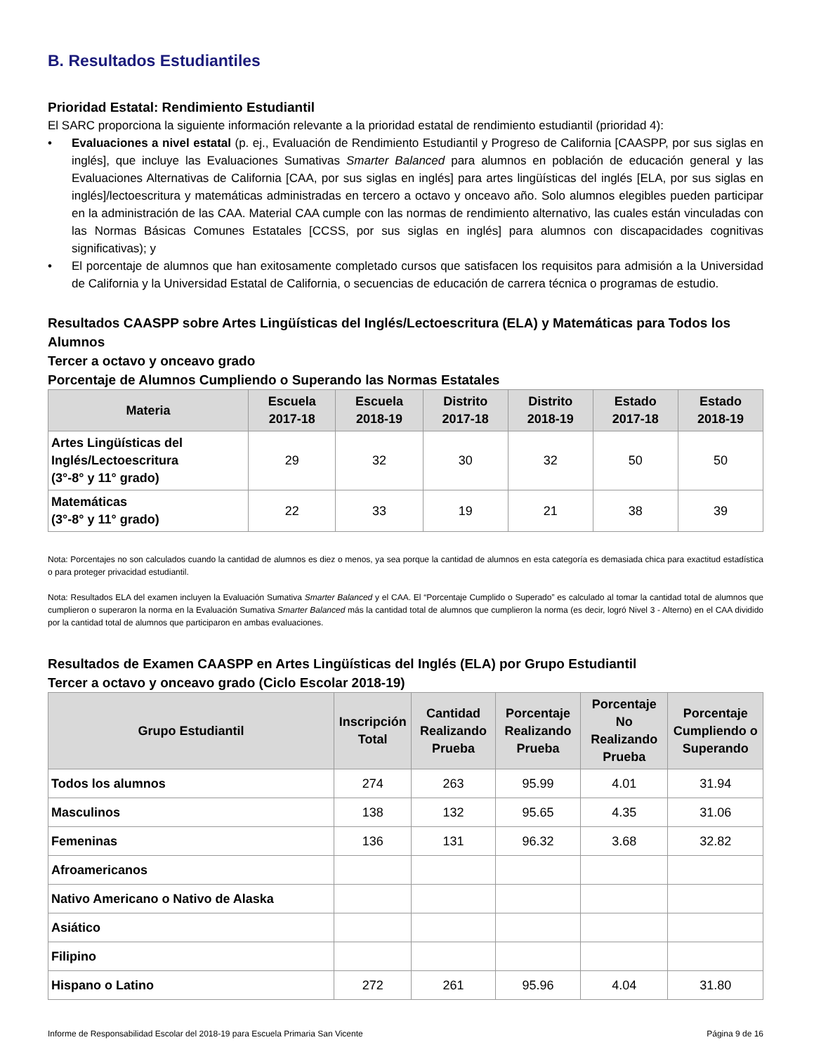B. Resultados Estudiantiles
Prioridad Estatal: Rendimiento Estudiantil
El SARC proporciona la siguiente información relevante a la prioridad estatal de rendimiento estudiantil (prioridad 4):
• Evaluaciones a nivel estatal (p. ej., Evaluación de Rendimiento Estudiantil y Progreso de California [CAASPP, por sus siglas en inglés], que incluye las Evaluaciones Sumativas Smarter Balanced para alumnos en población de educación general y las Evaluaciones Alternativas de California [CAA, por sus siglas en inglés] para artes lingüísticas del inglés [ELA, por sus siglas en inglés]/lectoescritura y matemáticas administradas en tercero a octavo y onceavo año. Solo alumnos elegibles pueden participar en la administración de las CAA. Material CAA cumple con las normas de rendimiento alternativo, las cuales están vinculadas con las Normas Básicas Comunes Estatales [CCSS, por sus siglas en inglés] para alumnos con discapacidades cognitivas significativas); y
• El porcentaje de alumnos que han exitosamente completado cursos que satisfacen los requisitos para admisión a la Universidad de California y la Universidad Estatal de California, o secuencias de educación de carrera técnica o programas de estudio.
Resultados CAASPP sobre Artes Lingüísticas del Inglés/Lectoescritura (ELA) y Matemáticas para Todos los Alumnos
Tercer a octavo y onceavo grado
Porcentaje de Alumnos Cumpliendo o Superando las Normas Estatales
| Materia | Escuela 2017-18 | Escuela 2018-19 | Distrito 2017-18 | Distrito 2018-19 | Estado 2017-18 | Estado 2018-19 |
| --- | --- | --- | --- | --- | --- | --- |
| Artes Lingüísticas del Inglés/Lectoescritura (3°-8° y 11° grado) | 29 | 32 | 30 | 32 | 50 | 50 |
| Matemáticas (3°-8° y 11° grado) | 22 | 33 | 19 | 21 | 38 | 39 |
Nota: Porcentajes no son calculados cuando la cantidad de alumnos es diez o menos, ya sea porque la cantidad de alumnos en esta categoría es demasiada chica para exactitud estadística o para proteger privacidad estudiantil.
Nota: Resultados ELA del examen incluyen la Evaluación Sumativa Smarter Balanced y el CAA. El “Porcentaje Cumplido o Superado” es calculado al tomar la cantidad total de alumnos que cumplieron o superaron la norma en la Evaluación Sumativa Smarter Balanced más la cantidad total de alumnos que cumplieron la norma (es decir, logró Nivel 3 - Alterno) en el CAA dividido por la cantidad total de alumnos que participaron en ambas evaluaciones.
Resultados de Examen CAASPP en Artes Lingüísticas del Inglés (ELA) por Grupo Estudiantil
Tercer a octavo y onceavo grado (Ciclo Escolar 2018-19)
| Grupo Estudiantil | Inscripción Total | Cantidad Realizando Prueba | Porcentaje Realizando Prueba | Porcentaje No Realizando Prueba | Porcentaje Cumpliendo o Superando |
| --- | --- | --- | --- | --- | --- |
| Todos los alumnos | 274 | 263 | 95.99 | 4.01 | 31.94 |
| Masculinos | 138 | 132 | 95.65 | 4.35 | 31.06 |
| Femeninas | 136 | 131 | 96.32 | 3.68 | 32.82 |
| Afroamericanos | | | | | |
| Nativo Americano o Nativo de Alaska | | | | | |
| Asiático | | | | | |
| Filipino | | | | | |
| Hispano o Latino | 272 | 261 | 95.96 | 4.04 | 31.80 |
Informe de Responsabilidad Escolar del 2018-19 para Escuela Primaria San Vicente Página 9 de 16